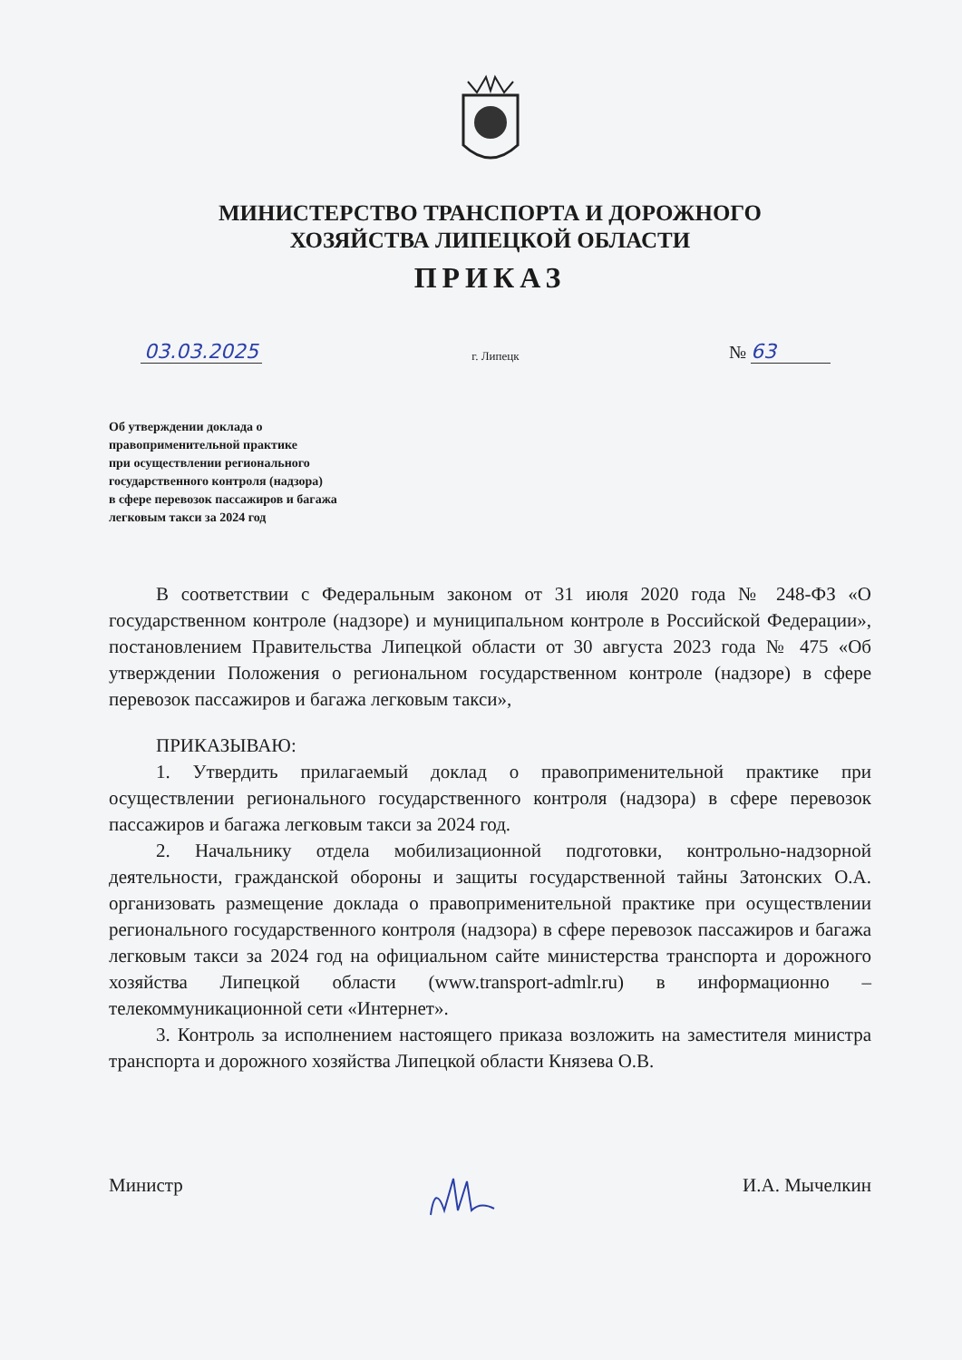МИНИСТЕРСТВО ТРАНСПОРТА И ДОРОЖНОГО
ХОЗЯЙСТВА ЛИПЕЦКОЙ ОБЛАСТИ
ПРИКАЗ
03.03.2025 г. Липецк № 63
Об утверждении доклада о
правоприменительной практике
при осуществлении регионального
государственного контроля (надзора)
в сфере перевозок пассажиров и багажа
легковым такси за 2024 год
В соответствии с Федеральным законом от 31 июля 2020 года № 248-ФЗ «О государственном контроле (надзоре) и муниципальном контроле в Российской Федерации», постановлением Правительства Липецкой области от 30 августа 2023 года № 475 «Об утверждении Положения о региональном государственном контроле (надзоре) в сфере перевозок пассажиров и багажа легковым такси»,
ПРИКАЗЫВАЮ:
1. Утвердить прилагаемый доклад о правоприменительной практике при осуществлении регионального государственного контроля (надзора) в сфере перевозок пассажиров и багажа легковым такси за 2024 год.
2. Начальнику отдела мобилизационной подготовки, контрольно-надзорной деятельности, гражданской обороны и защиты государственной тайны Затонских О.А. организовать размещение доклада о правоприменительной практике при осуществлении регионального государственного контроля (надзора) в сфере перевозок пассажиров и багажа легковым такси за 2024 год на официальном сайте министерства транспорта и дорожного хозяйства Липецкой области (www.transport-admlr.ru) в информационно – телекоммуникационной сети «Интернет».
3. Контроль за исполнением настоящего приказа возложить на заместителя министра транспорта и дорожного хозяйства Липецкой области Князева О.В.
Министр И.А. Мычелкин